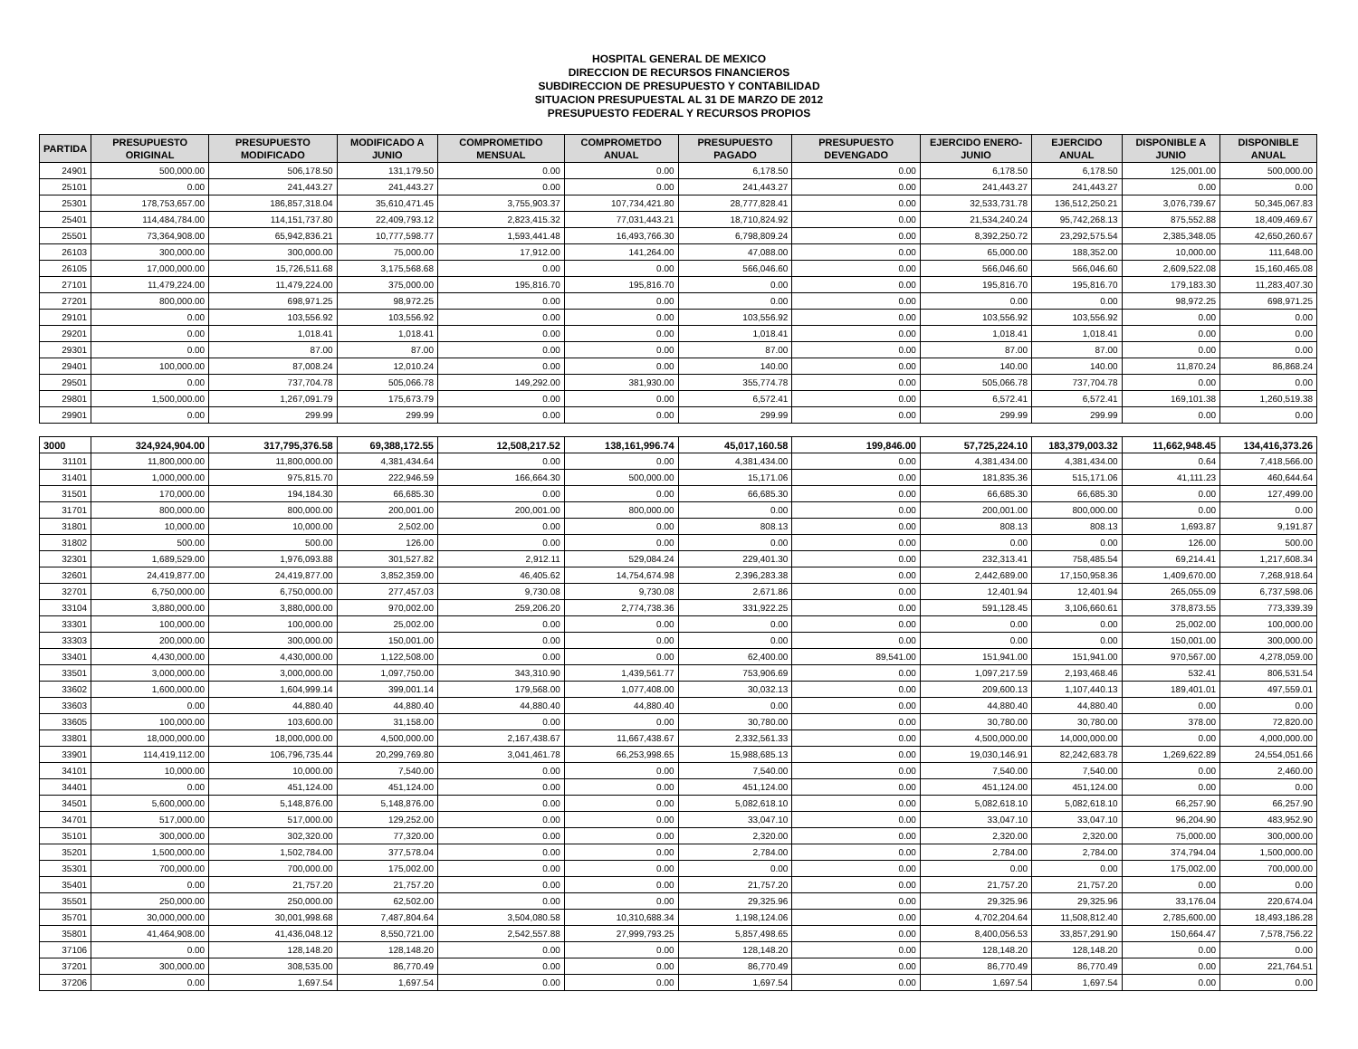HOSPITAL GENERAL DE MEXICO
DIRECCION DE RECURSOS FINANCIEROS
SUBDIRECCION DE PRESUPUESTO Y CONTABILIDAD
SITUACION PRESUPUESTAL AL 31 DE MARZO DE 2012
PRESUPUESTO FEDERAL Y RECURSOS PROPIOS
| PARTIDA | PRESUPUESTO ORIGINAL | PRESUPUESTO MODIFICADO | MODIFICADO A JUNIO | COMPROMETIDO MENSUAL | COMPROMETDO ANUAL | PRESUPUESTO PAGADO | PRESUPUESTO DEVENGADO | EJERCIDO ENERO-JUNIO | EJERCIDO ANUAL | DISPONIBLE A JUNIO | DISPONIBLE ANUAL |
| --- | --- | --- | --- | --- | --- | --- | --- | --- | --- | --- | --- |
| 24901 | 500,000.00 | 506,178.50 | 131,179.50 | 0.00 | 0.00 | 6,178.50 | 0.00 | 6,178.50 | 6,178.50 | 125,001.00 | 500,000.00 |
| 25101 | 0.00 | 241,443.27 | 241,443.27 | 0.00 | 0.00 | 241,443.27 | 0.00 | 241,443.27 | 241,443.27 | 0.00 | 0.00 |
| 25301 | 178,753,657.00 | 186,857,318.04 | 35,610,471.45 | 3,755,903.37 | 107,734,421.80 | 28,777,828.41 | 0.00 | 32,533,731.78 | 136,512,250.21 | 3,076,739.67 | 50,345,067.83 |
| 25401 | 114,484,784.00 | 114,151,737.80 | 22,409,793.12 | 2,823,415.32 | 77,031,443.21 | 18,710,824.92 | 0.00 | 21,534,240.24 | 95,742,268.13 | 875,552.88 | 18,409,469.67 |
| 25501 | 73,364,908.00 | 65,942,836.21 | 10,777,598.77 | 1,593,441.48 | 16,493,766.30 | 6,798,809.24 | 0.00 | 8,392,250.72 | 23,292,575.54 | 2,385,348.05 | 42,650,260.67 |
| 26103 | 300,000.00 | 300,000.00 | 75,000.00 | 17,912.00 | 141,264.00 | 47,088.00 | 0.00 | 65,000.00 | 188,352.00 | 10,000.00 | 111,648.00 |
| 26105 | 17,000,000.00 | 15,726,511.68 | 3,175,568.68 | 0.00 | 0.00 | 566,046.60 | 0.00 | 566,046.60 | 566,046.60 | 2,609,522.08 | 15,160,465.08 |
| 27101 | 11,479,224.00 | 11,479,224.00 | 375,000.00 | 195,816.70 | 195,816.70 | 0.00 | 0.00 | 195,816.70 | 195,816.70 | 179,183.30 | 11,283,407.30 |
| 27201 | 800,000.00 | 698,971.25 | 98,972.25 | 0.00 | 0.00 | 0.00 | 0.00 | 0.00 | 0.00 | 98,972.25 | 698,971.25 |
| 29101 | 0.00 | 103,556.92 | 103,556.92 | 0.00 | 0.00 | 103,556.92 | 0.00 | 103,556.92 | 103,556.92 | 0.00 | 0.00 |
| 29201 | 0.00 | 1,018.41 | 1,018.41 | 0.00 | 0.00 | 1,018.41 | 0.00 | 1,018.41 | 1,018.41 | 0.00 | 0.00 |
| 29301 | 0.00 | 87.00 | 87.00 | 0.00 | 0.00 | 87.00 | 0.00 | 87.00 | 87.00 | 0.00 | 0.00 |
| 29401 | 100,000.00 | 87,008.24 | 12,010.24 | 0.00 | 0.00 | 140.00 | 0.00 | 140.00 | 140.00 | 11,870.24 | 86,868.24 |
| 29501 | 0.00 | 737,704.78 | 505,066.78 | 149,292.00 | 381,930.00 | 355,774.78 | 0.00 | 505,066.78 | 737,704.78 | 0.00 | 0.00 |
| 29801 | 1,500,000.00 | 1,267,091.79 | 175,673.79 | 0.00 | 0.00 | 6,572.41 | 0.00 | 6,572.41 | 6,572.41 | 169,101.38 | 1,260,519.38 |
| 29901 | 0.00 | 299.99 | 299.99 | 0.00 | 0.00 | 299.99 | 0.00 | 299.99 | 299.99 | 0.00 | 0.00 |
| 3000 | 324,924,904.00 | 317,795,376.58 | 69,388,172.55 | 12,508,217.52 | 138,161,996.74 | 45,017,160.58 | 199,846.00 | 57,725,224.10 | 183,379,003.32 | 11,662,948.45 | 134,416,373.26 |
| 31101 | 11,800,000.00 | 11,800,000.00 | 4,381,434.64 | 0.00 | 0.00 | 4,381,434.00 | 0.00 | 4,381,434.00 | 4,381,434.00 | 0.64 | 7,418,566.00 |
| 31401 | 1,000,000.00 | 975,815.70 | 222,946.59 | 166,664.30 | 500,000.00 | 15,171.06 | 0.00 | 181,835.36 | 515,171.06 | 41,111.23 | 460,644.64 |
| 31501 | 170,000.00 | 194,184.30 | 66,685.30 | 0.00 | 0.00 | 66,685.30 | 0.00 | 66,685.30 | 66,685.30 | 0.00 | 127,499.00 |
| 31701 | 800,000.00 | 800,000.00 | 200,001.00 | 200,001.00 | 800,000.00 | 0.00 | 0.00 | 200,001.00 | 800,000.00 | 0.00 | 0.00 |
| 31801 | 10,000.00 | 10,000.00 | 2,502.00 | 0.00 | 0.00 | 808.13 | 0.00 | 808.13 | 808.13 | 1,693.87 | 9,191.87 |
| 31802 | 500.00 | 500.00 | 126.00 | 0.00 | 0.00 | 0.00 | 0.00 | 0.00 | 0.00 | 126.00 | 500.00 |
| 32301 | 1,689,529.00 | 1,976,093.88 | 301,527.82 | 2,912.11 | 529,084.24 | 229,401.30 | 0.00 | 232,313.41 | 758,485.54 | 69,214.41 | 1,217,608.34 |
| 32601 | 24,419,877.00 | 24,419,877.00 | 3,852,359.00 | 46,405.62 | 14,754,674.98 | 2,396,283.38 | 0.00 | 2,442,689.00 | 17,150,958.36 | 1,409,670.00 | 7,268,918.64 |
| 32701 | 6,750,000.00 | 6,750,000.00 | 277,457.03 | 9,730.08 | 9,730.08 | 2,671.86 | 0.00 | 12,401.94 | 12,401.94 | 265,055.09 | 6,737,598.06 |
| 33104 | 3,880,000.00 | 3,880,000.00 | 970,002.00 | 259,206.20 | 2,774,738.36 | 331,922.25 | 0.00 | 591,128.45 | 3,106,660.61 | 378,873.55 | 773,339.39 |
| 33301 | 100,000.00 | 100,000.00 | 25,002.00 | 0.00 | 0.00 | 0.00 | 0.00 | 0.00 | 0.00 | 25,002.00 | 100,000.00 |
| 33303 | 200,000.00 | 300,000.00 | 150,001.00 | 0.00 | 0.00 | 0.00 | 0.00 | 0.00 | 0.00 | 150,001.00 | 300,000.00 |
| 33401 | 4,430,000.00 | 4,430,000.00 | 1,122,508.00 | 0.00 | 0.00 | 62,400.00 | 89,541.00 | 151,941.00 | 151,941.00 | 970,567.00 | 4,278,059.00 |
| 33501 | 3,000,000.00 | 3,000,000.00 | 1,097,750.00 | 343,310.90 | 1,439,561.77 | 753,906.69 | 0.00 | 1,097,217.59 | 2,193,468.46 | 532.41 | 806,531.54 |
| 33602 | 1,600,000.00 | 1,604,999.14 | 399,001.14 | 179,568.00 | 1,077,408.00 | 30,032.13 | 0.00 | 209,600.13 | 1,107,440.13 | 189,401.01 | 497,559.01 |
| 33603 | 0.00 | 44,880.40 | 44,880.40 | 44,880.40 | 44,880.40 | 0.00 | 0.00 | 44,880.40 | 44,880.40 | 0.00 | 0.00 |
| 33605 | 100,000.00 | 103,600.00 | 31,158.00 | 0.00 | 0.00 | 30,780.00 | 0.00 | 30,780.00 | 30,780.00 | 378.00 | 72,820.00 |
| 33801 | 18,000,000.00 | 18,000,000.00 | 4,500,000.00 | 2,167,438.67 | 11,667,438.67 | 2,332,561.33 | 0.00 | 4,500,000.00 | 14,000,000.00 | 0.00 | 4,000,000.00 |
| 33901 | 114,419,112.00 | 106,796,735.44 | 20,299,769.80 | 3,041,461.78 | 66,253,998.65 | 15,988,685.13 | 0.00 | 19,030,146.91 | 82,242,683.78 | 1,269,622.89 | 24,554,051.66 |
| 34101 | 10,000.00 | 10,000.00 | 7,540.00 | 0.00 | 0.00 | 7,540.00 | 0.00 | 7,540.00 | 7,540.00 | 0.00 | 2,460.00 |
| 34401 | 0.00 | 451,124.00 | 451,124.00 | 0.00 | 0.00 | 451,124.00 | 0.00 | 451,124.00 | 451,124.00 | 0.00 | 0.00 |
| 34501 | 5,600,000.00 | 5,148,876.00 | 5,148,876.00 | 0.00 | 0.00 | 5,082,618.10 | 0.00 | 5,082,618.10 | 5,082,618.10 | 66,257.90 | 66,257.90 |
| 34701 | 517,000.00 | 517,000.00 | 129,252.00 | 0.00 | 0.00 | 33,047.10 | 0.00 | 33,047.10 | 33,047.10 | 96,204.90 | 483,952.90 |
| 35101 | 300,000.00 | 302,320.00 | 77,320.00 | 0.00 | 0.00 | 2,320.00 | 0.00 | 2,320.00 | 2,320.00 | 75,000.00 | 300,000.00 |
| 35201 | 1,500,000.00 | 1,502,784.00 | 377,578.04 | 0.00 | 0.00 | 2,784.00 | 0.00 | 2,784.00 | 2,784.00 | 374,794.04 | 1,500,000.00 |
| 35301 | 700,000.00 | 700,000.00 | 175,002.00 | 0.00 | 0.00 | 0.00 | 0.00 | 0.00 | 0.00 | 175,002.00 | 700,000.00 |
| 35401 | 0.00 | 21,757.20 | 21,757.20 | 0.00 | 0.00 | 21,757.20 | 0.00 | 21,757.20 | 21,757.20 | 0.00 | 0.00 |
| 35501 | 250,000.00 | 250,000.00 | 62,502.00 | 0.00 | 0.00 | 29,325.96 | 0.00 | 29,325.96 | 29,325.96 | 33,176.04 | 220,674.04 |
| 35701 | 30,000,000.00 | 30,001,998.68 | 7,487,804.64 | 3,504,080.58 | 10,310,688.34 | 1,198,124.06 | 0.00 | 4,702,204.64 | 11,508,812.40 | 2,785,600.00 | 18,493,186.28 |
| 35801 | 41,464,908.00 | 41,436,048.12 | 8,550,721.00 | 2,542,557.88 | 27,999,793.25 | 5,857,498.65 | 0.00 | 8,400,056.53 | 33,857,291.90 | 150,664.47 | 7,578,756.22 |
| 37106 | 0.00 | 128,148.20 | 128,148.20 | 0.00 | 0.00 | 128,148.20 | 0.00 | 128,148.20 | 128,148.20 | 0.00 | 0.00 |
| 37201 | 300,000.00 | 308,535.00 | 86,770.49 | 0.00 | 0.00 | 86,770.49 | 0.00 | 86,770.49 | 86,770.49 | 0.00 | 221,764.51 |
| 37206 | 0.00 | 1,697.54 | 1,697.54 | 0.00 | 0.00 | 1,697.54 | 0.00 | 1,697.54 | 1,697.54 | 0.00 | 0.00 |